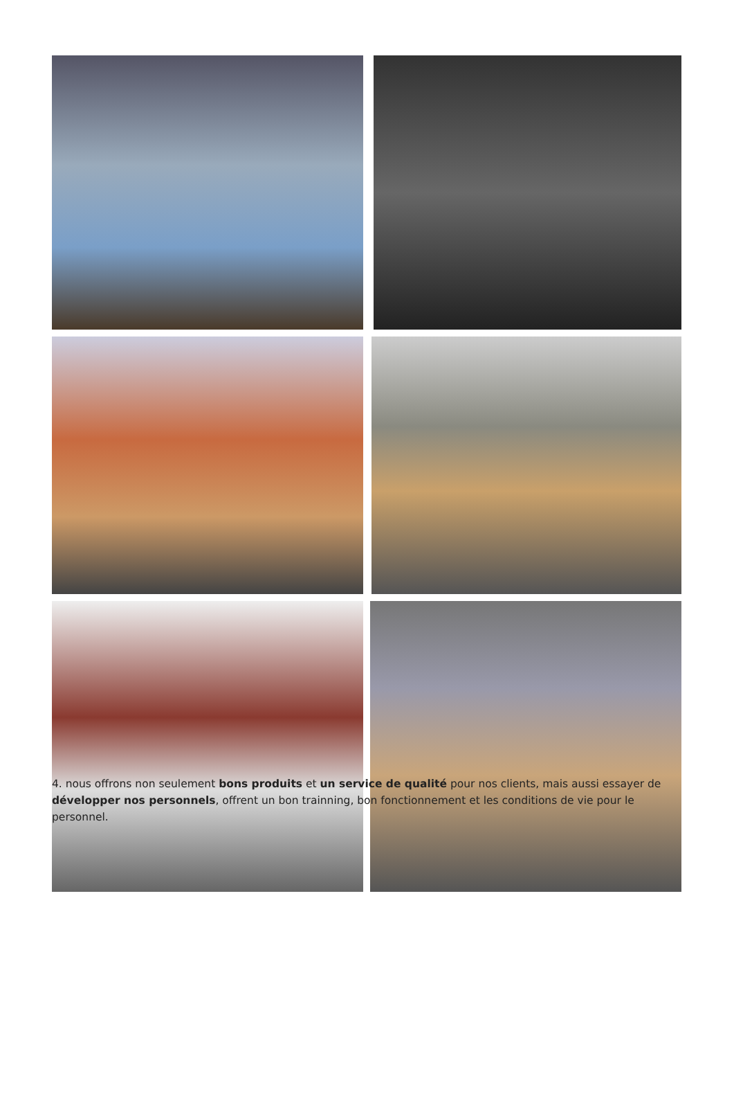4. nous offrons non seulement bons produits et un service de qualité pour nos clients, mais aussi essayer de développer nos personnels, offrent un bon trainning, bon fonctionnement et les conditions de vie pour le personnel.